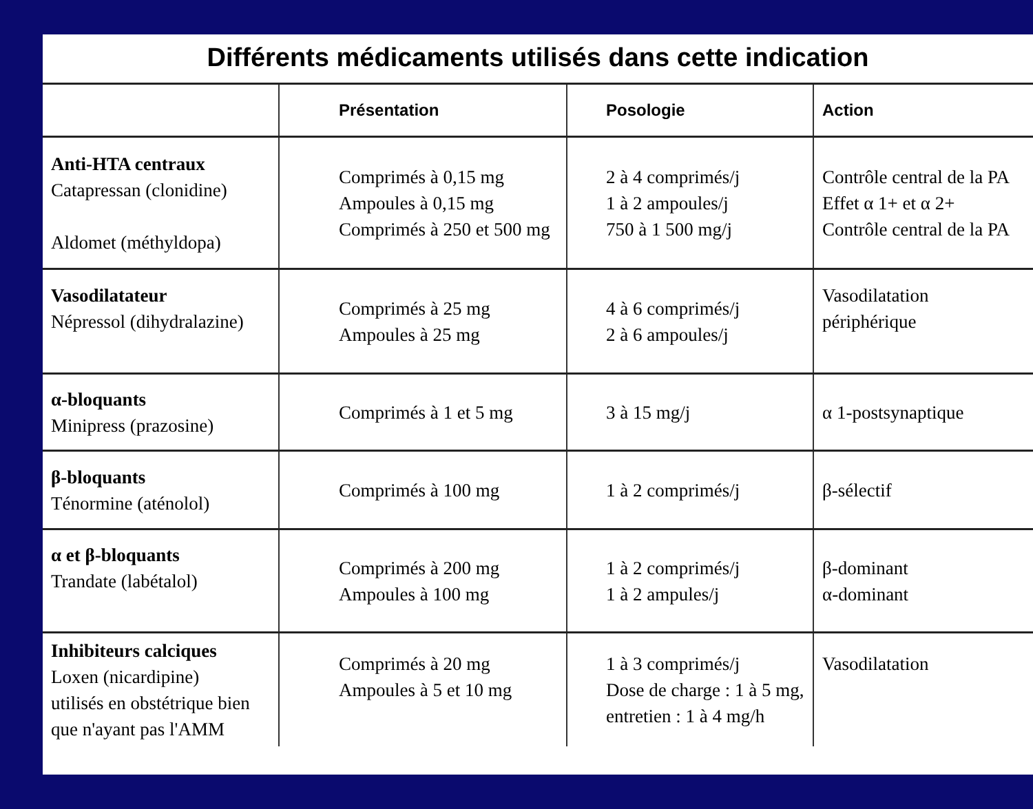Différents médicaments utilisés dans cette indication
| | Présentation | Posologie | Action |
| --- | --- | --- | --- |
| Anti-HTA centraux Catapressan (clonidine) Aldomet (méthyldopa) | Comprimés à 0,15 mg Ampoules à 0,15 mg Comprimés à 250 et 500 mg | 2 à 4 comprimés/j 1 à 2 ampoules/j 750 à 1 500 mg/j | Contrôle central de la PA Effet α 1+ et α 2+ Contrôle central de la PA |
| Vasodilatateur Népressol (dihydralazine) | Comprimés à 25 mg Ampoules à 25 mg | 4 à 6 comprimés/j 2 à 6 ampoules/j | Vasodilatation périphérique |
| α-bloquants Minipress (prazosine) | Comprimés à 1 et 5 mg | 3 à 15 mg/j | α 1-postsynaptique |
| β-bloquants Ténormine (aténolol) | Comprimés à 100 mg | 1 à 2 comprimés/j | β-sélectif |
| α et β-bloquants Trandate (labétalol) | Comprimés à 200 mg Ampoules à 100 mg | 1 à 2 comprimés/j 1 à 2 ampules/j | β-dominant α-dominant |
| Inhibiteurs calciques Loxen (nicardipine) utilisés en obstétrique bien que n'ayant pas l'AMM | Comprimés à 20 mg Ampoules à 5 et 10 mg | 1 à 3 comprimés/j Dose de charge : 1 à 5 mg, entretien : 1 à 4 mg/h | Vasodilatation |